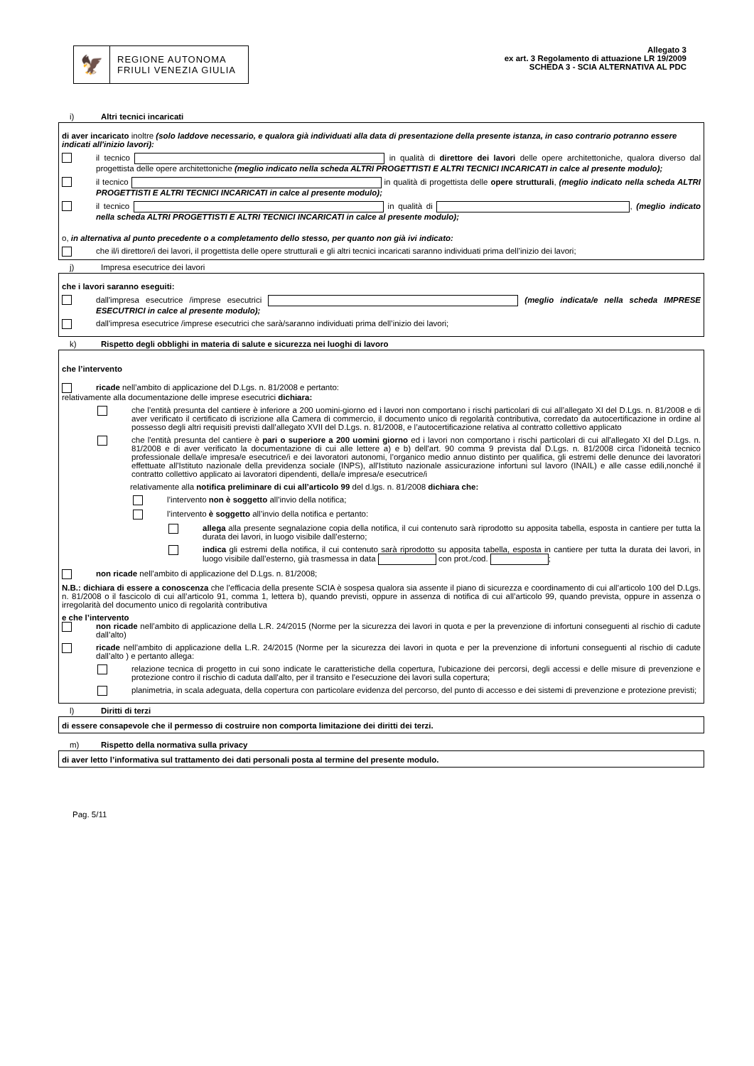🦅
REGIONE AUTONOMA
FRIULI VENEZIA GIULIA
Allegato 3
ex art. 3 Regolamento di attuazione LR 19/2009
SCHEDA 3 - SCIA ALTERNATIVA AL PDC
i) Altri tecnici incaricati
di aver incaricato inoltre (solo laddove necessario, e qualora già individuati alla data di presentazione della presente istanza, in caso contrario potranno essere indicati all'inizio lavori):
il tecnico in qualità di direttore dei lavori delle opere architettoniche, qualora diverso dal progettista delle opere architettoniche (meglio indicato nella scheda ALTRI PROGETTISTI E ALTRI TECNICI INCARICATI in calce al presente modulo);
il tecnico in qualità di progettista delle opere strutturali, (meglio indicato nella scheda ALTRI PROGETTISTI E ALTRI TECNICI INCARICATI in calce al presente modulo);
il tecnico in qualità di , (meglio indicato nella scheda ALTRI PROGETTISTI E ALTRI TECNICI INCARICATI in calce al presente modulo);
o, in alternativa al punto precedente o a completamento dello stesso, per quanto non già ivi indicato:
che il/i direttore/i dei lavori, il progettista delle opere strutturali e gli altri tecnici incaricati saranno individuati prima dell’inizio dei lavori;
j) Impresa esecutrice dei lavori
che i lavori saranno eseguiti:
dall'impresa esecutrice /imprese esecutrici (meglio indicata/e nella scheda IMPRESE ESECUTRICI in calce al presente modulo);
dall'impresa esecutrice /imprese esecutrici che sarà/saranno individuati prima dell’inizio dei lavori;
k) Rispetto degli obblighi in materia di salute e sicurezza nei luoghi di lavoro
che l’intervento
ricade nell’ambito di applicazione del D.Lgs. n. 81/2008 e pertanto:
relativamente alla documentazione delle imprese esecutrici dichiara:
che l’entità presunta del cantiere è inferiore a 200 uomini-giorno ed i lavori non comportano i rischi particolari di cui all’allegato XI del D.Lgs. n. 81/2008 e di aver verificato il certificato di iscrizione alla Camera di commercio, il documento unico di regolarità contributiva, corredato da autocertificazione in ordine al possesso degli altri requisiti previsti dall’allegato XVII del D.Lgs. n. 81/2008, e l’autocertificazione relativa al contratto collettivo applicato
che l'entità presunta del cantiere è pari o superiore a 200 uomini giorno ed i lavori non comportano i rischi particolari di cui all'allegato XI del D.Lgs. n. 81/2008 e di aver verificato la documentazione di cui alle lettere a) e b) dell'art. 90 comma 9 prevista dal D.Lgs. n. 81/2008 circa l’idoneità tecnico professionale della/e impresa/e esecutrice/i e dei lavoratori autonomi, l’organico medio annuo distinto per qualifica, gli estremi delle denunce dei lavoratori effettuate all'Istituto nazionale della previdenza sociale (INPS), all'Istituto nazionale assicurazione infortuni sul lavoro (INAIL) e alle casse edili,nonché il contratto collettivo applicato ai lavoratori dipendenti, della/e impresa/e esecutrice/i
relativamente alla notifica preliminare di cui all’articolo 99 del d.lgs. n. 81/2008 dichiara che:
l’intervento non è soggetto all’invio della notifica;
l’intervento è soggetto all’invio della notifica e pertanto:
allega alla presente segnalazione copia della notifica, il cui contenuto sarà riprodotto su apposita tabella, esposta in cantiere per tutta la durata dei lavori, in luogo visibile dall’esterno;
indica gli estremi della notifica, il cui contenuto sarà riprodotto su apposita tabella, esposta in cantiere per tutta la durata dei lavori, in luogo visibile dall’esterno, già trasmessa in data con prot./cod. ;
non ricade nell’ambito di applicazione del D.Lgs. n. 81/2008;
N.B.: dichiara di essere a conoscenza che l’efficacia della presente SCIA è sospesa qualora sia assente il piano di sicurezza e coordinamento di cui all’articolo 100 del D.Lgs. n. 81/2008 o il fascicolo di cui all’articolo 91, comma 1, lettera b), quando previsti, oppure in assenza di notifica di cui all’articolo 99, quando prevista, oppure in assenza o irregolarità del documento unico di regolarità contributiva
e che l’intervento
non ricade nell’ambito di applicazione della L.R. 24/2015 (Norme per la sicurezza dei lavori in quota e per la prevenzione di infortuni conseguenti al rischio di cadute dall’alto)
ricade nell’ambito di applicazione della L.R. 24/2015 (Norme per la sicurezza dei lavori in quota e per la prevenzione di infortuni conseguenti al rischio di cadute dall’alto ) e pertanto allega:
relazione tecnica di progetto in cui sono indicate le caratteristiche della copertura, l'ubicazione dei percorsi, degli accessi e delle misure di prevenzione e protezione contro il rischio di caduta dall'alto, per il transito e l'esecuzione dei lavori sulla copertura;
planimetria, in scala adeguata, della copertura con particolare evidenza del percorso, del punto di accesso e dei sistemi di prevenzione e protezione previsti;
l) Diritti di terzi
di essere consapevole che il permesso di costruire non comporta limitazione dei diritti dei terzi.
m) Rispetto della normativa sulla privacy
di aver letto l’informativa sul trattamento dei dati personali posta al termine del presente modulo.
Pag. 5/11